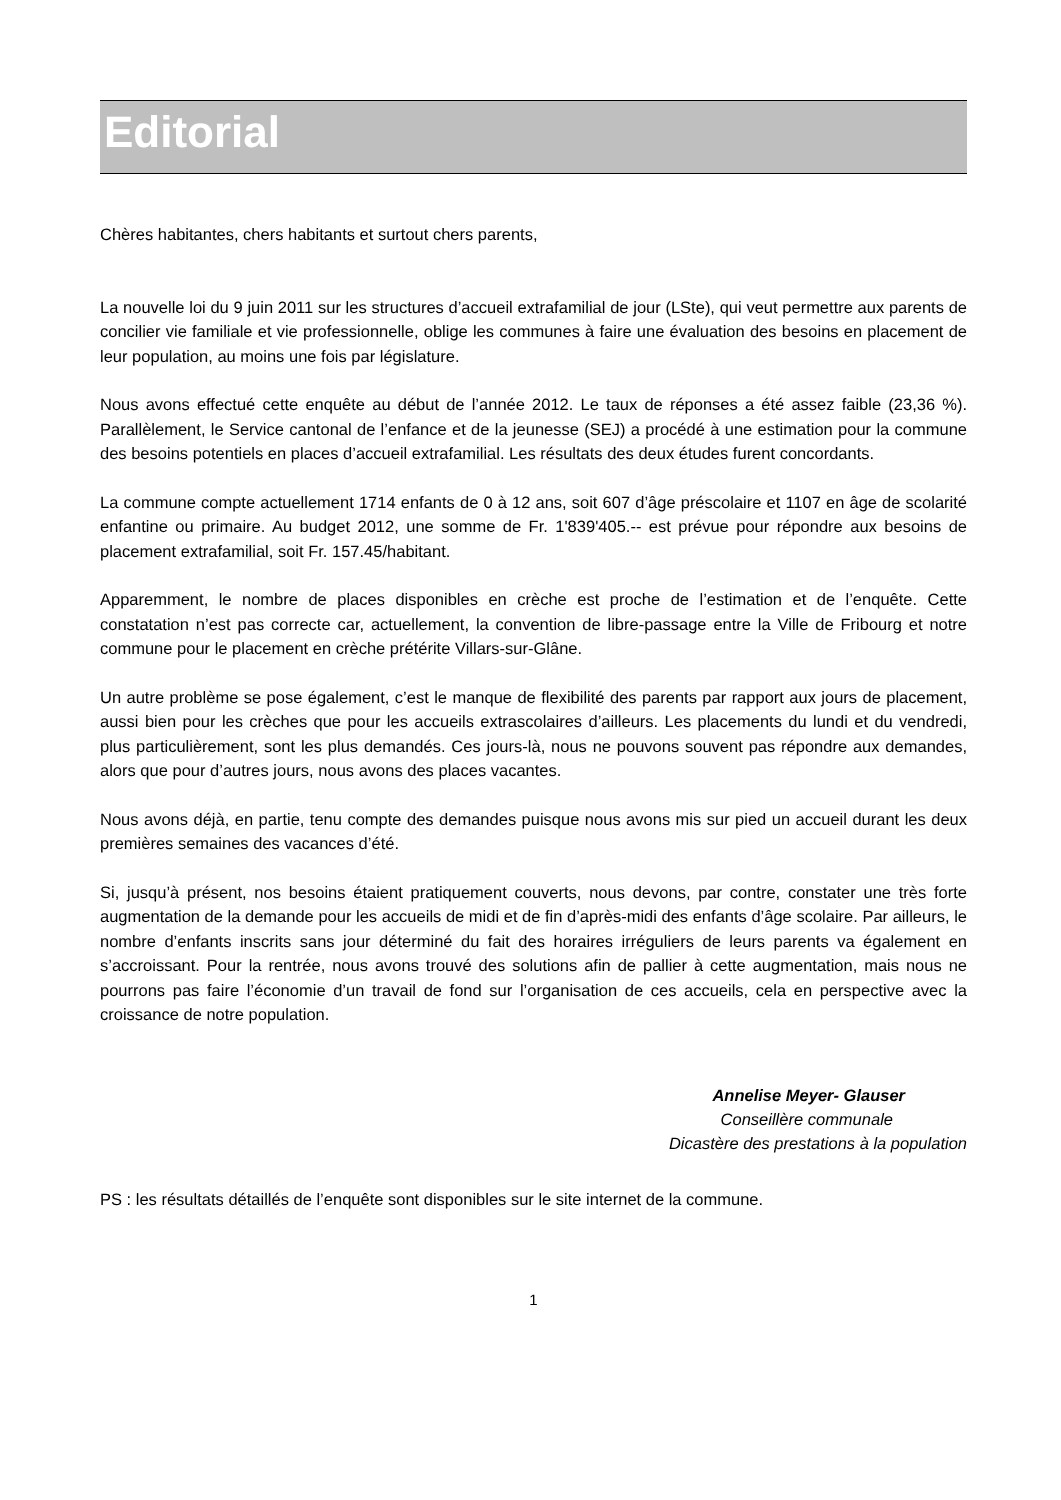Editorial
Chères habitantes, chers habitants et surtout chers parents,
La nouvelle loi du 9 juin 2011 sur les structures d’accueil extrafamilial de jour (LSte), qui veut permettre aux parents de concilier vie familiale et vie professionnelle, oblige les communes à faire une évaluation des besoins en placement de leur population, au moins une fois par législature.
Nous avons effectué cette enquête au début de l’année 2012. Le taux de réponses a été assez faible (23,36 %). Parallèlement, le Service cantonal de l’enfance et de la jeunesse (SEJ) a procédé à une estimation pour la commune des besoins potentiels en places d’accueil extrafamilial. Les résultats des deux études furent concordants.
La commune compte actuellement 1714 enfants de 0 à 12 ans, soit 607 d’âge préscolaire et 1107 en âge de scolarité enfantine ou primaire. Au budget 2012, une somme de Fr. 1'839'405.-- est prévue pour répondre aux besoins de placement extrafamilial, soit Fr. 157.45/habitant.
Apparemment, le nombre de places disponibles en crèche est proche de l’estimation et de l’enquête. Cette constatation n’est pas correcte car, actuellement, la convention de libre-passage entre la Ville de Fribourg et notre commune pour le placement en crèche prétérite Villars-sur-Glâne.
Un autre problème se pose également, c’est le manque de flexibilité des parents par rapport aux jours de placement, aussi bien pour les crèches que pour les accueils extrascolaires d’ailleurs. Les placements du lundi et du vendredi, plus particulièrement, sont les plus demandés. Ces jours-là, nous ne pouvons souvent pas répondre aux demandes, alors que pour d’autres jours, nous avons des places vacantes.
Nous avons déjà, en partie, tenu compte des demandes puisque nous avons mis sur pied un accueil durant les deux premières semaines des vacances d’été.
Si, jusqu’à présent, nos besoins étaient pratiquement couverts, nous devons, par contre, constater une très forte augmentation de la demande pour les accueils de midi et de fin d’après-midi des enfants d’âge scolaire. Par ailleurs, le nombre d’enfants inscrits sans jour déterminé du fait des horaires irréguliers de leurs parents va également en s’accroissant. Pour la rentrée, nous avons trouvé des solutions afin de pallier à cette augmentation, mais nous ne pourrons pas faire l’économie d’un travail de fond sur l’organisation de ces accueils, cela en perspective avec la croissance de notre population.
Annelise Meyer- Glauser
Conseillère communale
Dicastère des prestations à la population
PS : les résultats détaillés de l’enquête sont disponibles sur le site internet de la commune.
1